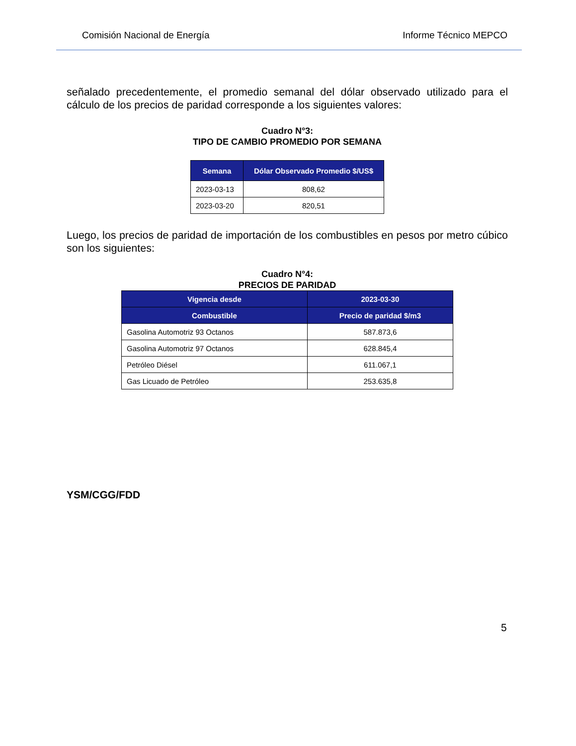Comisión Nacional de Energía Informe Técnico MEPCO
señalado precedentemente, el promedio semanal del dólar observado utilizado para el cálculo de los precios de paridad corresponde a los siguientes valores:
Cuadro N°3:
TIPO DE CAMBIO PROMEDIO POR SEMANA
| Semana | Dólar Observado Promedio $/US$ |
| --- | --- |
| 2023-03-13 | 808,62 |
| 2023-03-20 | 820,51 |
Luego, los precios de paridad de importación de los combustibles en pesos por metro cúbico son los siguientes:
Cuadro N°4:
PRECIOS DE PARIDAD
| Vigencia desde | 2023-03-30 |
| --- | --- |
| Combustible | Precio de paridad $/m3 |
| Gasolina Automotriz 93 Octanos | 587.873,6 |
| Gasolina Automotriz 97 Octanos | 628.845,4 |
| Petróleo Diésel | 611.067,1 |
| Gas Licuado de Petróleo | 253.635,8 |
YSM/CGG/FDD
5